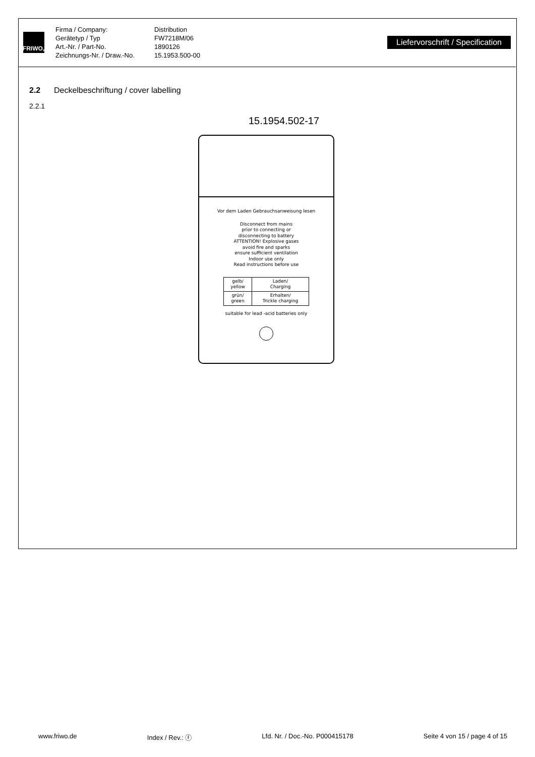FRIWO<sup>®</sup>
Firma / Company: Distribution Gerätetyp / Typ FW7218M/06 Art.-Nr. / Part-No. 1890126 Zeichnungs-Nr. / Draw.-No. 15.1953.500-00
Liefervorschrift / Specification
2.2 Deckelbeschriftung / cover labelling
2.2.1
15.1954.502-17
Vor dem Laden Gebrauchsanweisung lesen
Disconnect from mains
prior to connecting or
disconnecting to battery
ATTENTION! Explosive gases
avoid fire and sparks
ensure sufficient ventilation
Indoor use only
Read instructions before use
| gelb/ yellow | Laden/ Charging |
| grün/ green | Erhalten/ Trickle charging |
suitable for lead -acid batteries only
www.friwo.de Index / Rev.: ⓕ Lfd. Nr. / Doc.-No. P000415178 Seite 4 von 15 / page 4 of 15